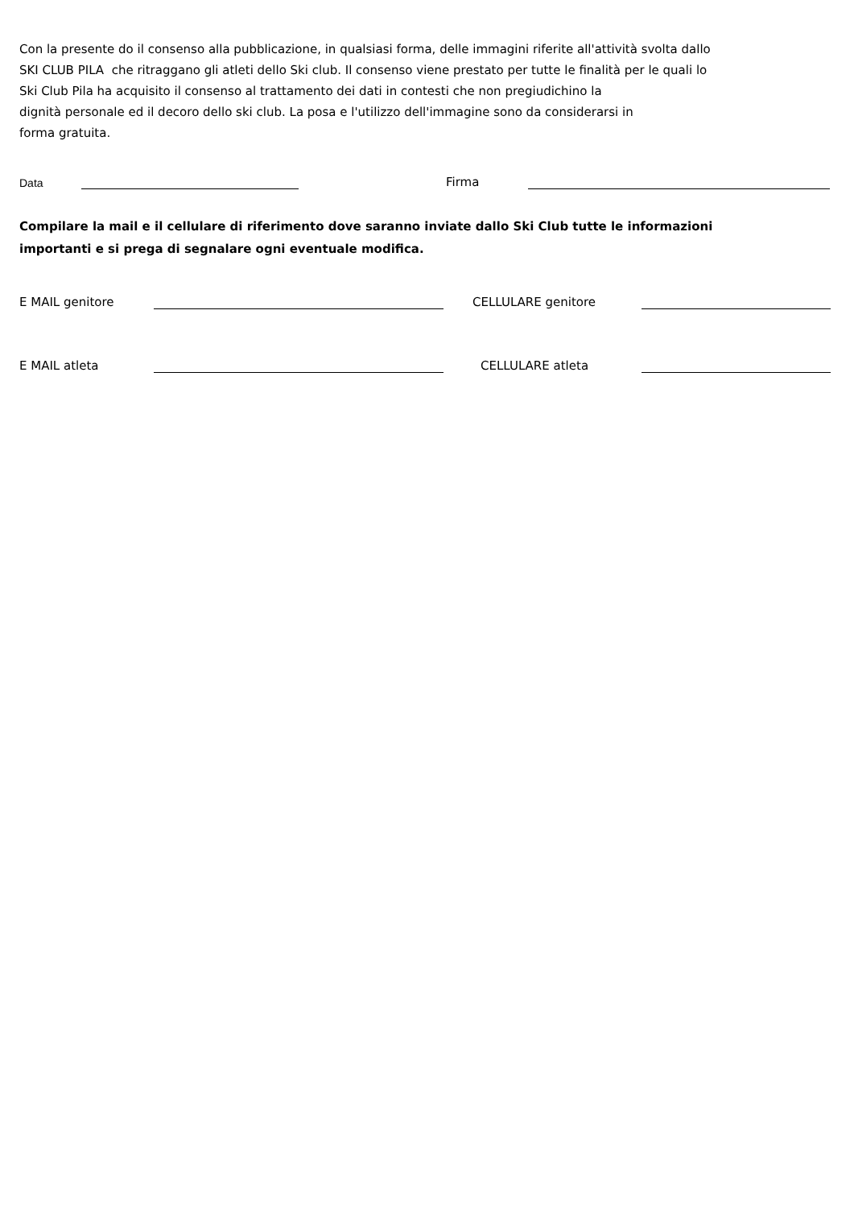Con la presente do il consenso alla pubblicazione, in qualsiasi forma, delle immagini riferite all'attività svolta dallo
SKI CLUB PILA che ritraggano gli atleti dello Ski club. Il consenso viene prestato per tutte le finalità per le quali lo
Ski Club Pila ha acquisito il consenso al trattamento dei dati in contesti che non pregiudichino la
dignità personale ed il decoro dello ski club. La posa e l'utilizzo dell'immagine sono da considerarsi in
forma gratuita.
Data Firma
Compilare la mail e il cellulare di riferimento dove saranno inviate dallo Ski Club tutte le informazioni
importanti e si prega di segnalare ogni eventuale modifica.
E MAIL genitore CELLULARE genitore
E MAIL atleta CELLULARE atleta